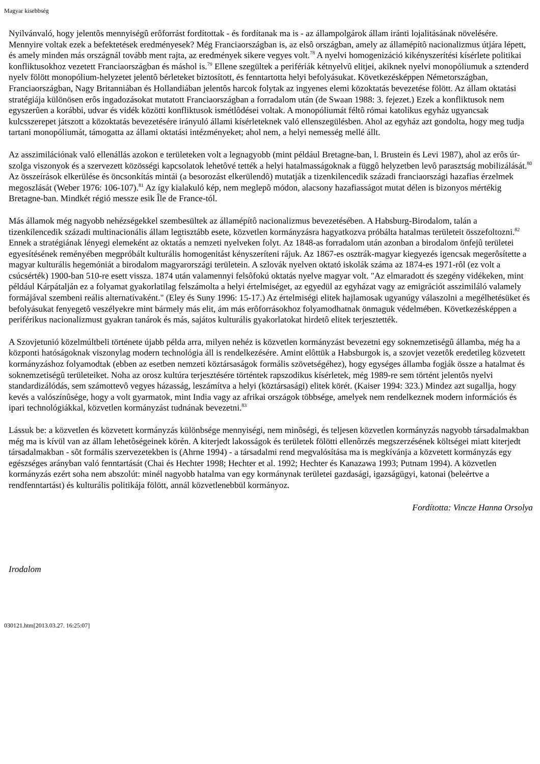Magyar kisebbség
Nyilvánvaló, hogy jelentôs mennyiségû erôforrást fordítottak - és fordítanak ma is - az állampolgárok állam iránti lojalitásának növelésére. Mennyire voltak ezek a befektetések eredményesek? Még Franciaországban is, az elsô országban, amely az államépítô nacionalizmus útjára lépett, és amely minden más országnál tovább ment rajta, az eredmények sikere vegyes volt.<sup>78</sup> A nyelvi homogenizáció kikényszerítési kísérlete politikai konfliktusokhoz vezetett Franciaországban és máshol is.<sup>79</sup> Ellene szegültek a perifériák kétnyelvû elitjei, akiknek nyelvi monopóliumuk a sztenderd nyelv fölött monopólium-helyzetet jelentô bérleteket biztosított, és fenntartotta helyi befolyásukat. Következésképpen Németországban, Franciaországban, Nagy Britanniában és Hollandiában jelentôs harcok folytak az ingyenes elemi közoktatás bevezetése fölött. Az állam oktatási stratégiája különösen erôs ingadozásokat mutatott Franciaországban a forradalom után (de Swaan 1988: 3. fejezet.) Ezek a konfliktusok nem egyszerûen a korábbi, udvar és vidék közötti konfliktusok ismétlôdései voltak. A monopóliumát féltô római katolikus egyház ugyancsak kulcsszerepet játszott a közoktatás bevezetésére irányuló állami kísérleteknek való ellenszegülésben. Ahol az egyház azt gondolta, hogy meg tudja tartani monopóliumát, támogatta az állami oktatási intézményeket; ahol nem, a helyi nemesség mellé állt.
Az asszimilációnak való ellenállás azokon e területeken volt a legnagyobb (mint például Bretagne-ban, l. Brustein és Levi 1987), ahol az erôs úr-szolga viszonyok és a szervezett közösségi kapcsolatok lehetôvé tették a helyi hatalmasságoknak a függô helyzetben levô parasztság mobilizálását.<sup>80</sup> Az összeírások elkerülése és öncsonkítás mintái (a besorozást elkerülendô) mutatják a tizenkilencedik századi franciaországi hazafias érzelmek megoszlását (Weber 1976: 106-107).<sup>81</sup> Az így kialakuló kép, nem meglepô módon, alacsony hazafiasságot mutat délen is bizonyos mértékig Bretagne-ban. Mindkét régió messze esik Île de France-tól.
Más államok még nagyobb nehézségekkel szembesültek az államépítô nacionalizmus bevezetésében. A Habsburg-Birodalom, talán a tizenkilencedik századi multinacionális állam legtisztább esete, közvetlen kormányzásra hagyatkozva próbálta hatalmas területeit összefoltozni.<sup>82</sup> Ennek a stratégiának lényegi elemeként az oktatás a nemzeti nyelveken folyt. Az 1848-as forradalom után azonban a birodalom önfejû területei egyesítésének reményében megpróbált kulturális homogenitást kényszeríteni rájuk. Az 1867-es osztrák-magyar kiegyezés igencsak megerôsítette a magyar kulturális hegemóniát a birodalom magyarországi területein. A szlovák nyelven oktató iskolák száma az 1874-es 1971-rôl (ez volt a csúcsérték) 1900-ban 510-re esett vissza. 1874 után valamennyi felsôfokú oktatás nyelve magyar volt. "Az elmaradott és szegény vidékeken, mint például Kárpátalján ez a folyamat gyakorlatilag felszámolta a helyi értelmiséget, az egyedül az egyházat vagy az emigrációt asszimiláló valamely formájával szembeni reális alternatívaként." (Eley és Suny 1996: 15-17.) Az értelmiségi elitek hajlamosak ugyanúgy válaszolni a megélhetésüket és befolyásukat fenyegetô veszélyekre mint bármely más elit, ám más erôforrásokhoz folyamodhatnak önmaguk védelmében. Következésképpen a periférikus nacionalizmust gyakran tanárok és más, sajátos kulturális gyakorlatokat hirdetô elitek terjesztették.
A Szovjetunió közelmúltbeli története újabb példa arra, milyen nehéz is közvetlen kormányzást bevezetni egy soknemzetiségû államba, még ha a központi hatóságoknak viszonylag modern technológia áll is rendelkezésére. Amint elôttük a Habsburgok is, a szovjet vezetôk eredetileg közvetett kormányzáshoz folyamodtak (ebben az esetben nemzeti köztársaságok formális szövetségéhez), hogy egységes államba fogják össze a hatalmat és soknemzetiségû területeiket. Noha az orosz kultúra terjesztésére történtek rapszodikus kísérletek, még 1989-re sem történt jelentôs nyelvi standardizálódás, sem számottevô vegyes házasság, leszámítva a helyi (köztársasági) elitek körét. (Kaiser 1994: 323.) Mindez azt sugallja, hogy kevés a valószínûsége, hogy a volt gyarmatok, mint India vagy az afrikai országok többsége, amelyek nem rendelkeznek modern információs és ipari technológiákkal, közvetlen kormányzást tudnának bevezetni.<sup>83</sup>
Lássuk be: a közvetlen és közvetett kormányzás különbsége mennyiségi, nem minôségi, és teljesen közvetlen kormányzás nagyobb társadalmakban még ma is kívül van az állam lehetôségeinek körén. A kiterjedt lakosságok és területek fölötti ellenôrzés megszerzésének költségei miatt kiterjedt társadalmakban - sôt formális szervezetekben is (Ahrne 1994) - a társadalmi rend megvalósítása ma is megkívánja a közvetett kormányzás egy egészséges arányban való fenntartását (Chai és Hechter 1998; Hechter et al. 1992; Hechter és Kanazawa 1993; Putnam 1994). A közvetlen kormányzás ezért soha nem abszolút: minél nagyobb hatalma van egy kormánynak területei gazdasági, igazságügyi, katonai (beleértve a rendfenntartást) és kulturális politikája fölött, annál közvetlenebbül kormányoz.
Fordította: Vincze Hanna Orsolya
Irodalom
030121.htm[2013.03.27. 16:25:07]